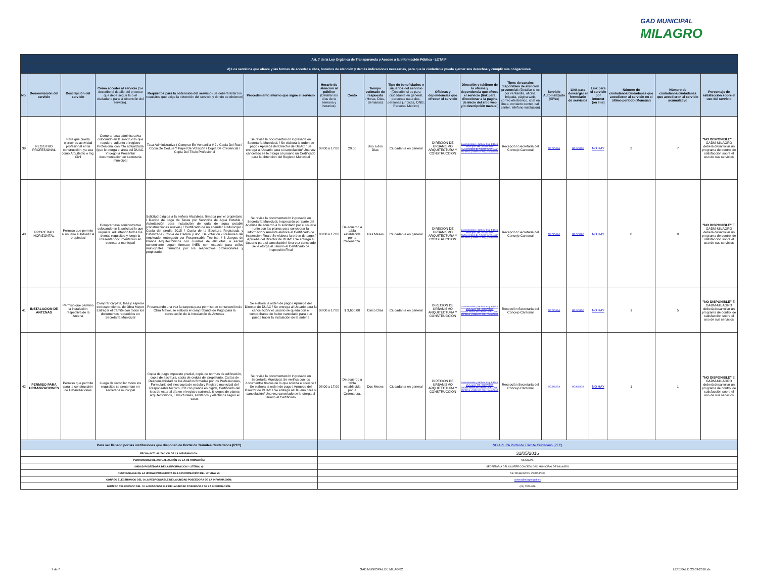GAD MUNICIPAL
MILAGRO
| Art. 7 de la Ley Orgánica de Transparencia y Acceso a la Información Pública - LOTAIP | | | | | | | | | | | | | | | | | | |
| d) Los servicios que ofrece y las formas de acceder a ellos, horarios de atención y demás indicaciones necesarias, para que la ciudadanía pueda ejercer sus derechos y cumplir sus obligaciones | | | | | | | | | | | | | | | | | | |
| No. | Denominación del servicio | Descripción del servicio | Cómo acceder al servicio (Se describe el detalle del proceso que debe seguir la o el ciudadano para la obtención del servicio). | Requisitos para la obtención del servicio (Se deberá listar los requisitos que exige la obtención del servicio y donde se obtienen) | Procedimiento interno que sigue el servicio | Horario de atención al público (Detallar los días de la semana y horarios) | Costo | Tiempo estimado de respuesta (Horas, Días, Semanas) | Tipo de beneficiarios o usuarios del servicio (Describir si es para ciudadanía en general, personas naturales, personas jurídicas, ONG, Personal Médico) | Oficinas y dependencias que ofrecen el servicio | Dirección y teléfono de la oficina y dependencia que ofrece el servicio (link para direccionar a la página de inicio del sitio web y/o descripción manual) | Tipos de canales disponibles de atención presencial: (Detallar si es por ventanilla, oficina, brigada, página web, correo electrónico, chat en línea, contacto center, call center, teléfono institución) | Servicio Automatizado (Si/No) | Link para descargar el formulario de servicios | Link para el servicio por internet (on line) | Número de ciudadanos/ciudadanas que accedieron al servicio en el último período (Mensual) | Número de ciudadanos/ciudadanas que accedieron al servicio acumulativo | Porcentaje de satisfacción sobre el uso del servicio |
| 39 | REGISTRO PROFESIONAL | Para que pueda ejercer su actividad profesional en la construcción, ya sea como Arquitecto o Ing. Civil | Comprar tasa administrativa colocando en la solicitud lo que requiere, adjunto el registro Profesional con foto actualizada (que le otorga el área del DUAC. Y luego la Presentar documentación en secretaria municipal | Tasa Administrativa ( Comprar En Ventanilla # 2 / Copia Del Ruc / Copia De Cedula Y Papel De Votación / Copia De Credencial / Copia Del Título Profesional | Se revisa la documentación ingresada en Secretaría Municipal, / Se elabora la orden de pago / Aprueba del Director de DUAC / Se entrega al Usuario para si cancelación/ Una vez cancelado se le otorga al usuario un Certificado para la obtención del Registro Municipal | 08:00 a 17:00 | 20.00 | Uno a dos Días | Ciudadanía en general | DIRECION DE URBANISMO ARQUITECTURA Y CONSTRUCCION | Juan Montalvo y Bolívar Esq. Edificio Municipal. Telf. 042970002. Subsecretaria de Tierras Direc. Juan Montalvo y Malecón esq. (Guayaquil) | Recepción Secretaría del Concejo Cantonal | NO APLICA | NO APLICA | NO HAY | 2 | 7 | "NO DISPONIBLE" El GADM-MILAGRO deberá desarrollar un programa de control de satisfacción sobre el uso de sus servicios |
| 40 | PROPIEDAD HORIZONTAL | Permiso que permite al usuario subdividir la propiedad | Comprar tasa administrativa colocando en la solicitud lo que requiere, adjuntando todos los demás requisitos y luego la Presentar documentación en secretaria municipal | Solicitud dirigida a la señora Alcaldesa, firmada por el propietario. / Recibo de pago de Tasas por Servicios de Agua Potable / Autorización para instalación de guía de agua potable (construcciones nuevas) / Certificado de no adeudar al Municipio / Copia del predio 2015 / Copia de la Escritura Registrada y Catastrada / Copia de Cédula y doc. De votación / Resumen del empleador entregado por Responsable Técnico. / 6 Juegos de Planos Arquitectónicos con cuadros de alícuotas, a escala conveniente según formato INEN con espacio para sellos municipales, firmados por los respectivos profesionales y propietario. | Se revisa la documentación ingresada en Secretaría Municipal, Inspección por parte del Analista de acuerdo a lo solicitado por el usuario junto con los planos para corroborar la información/ Analista elabora el Certificado de Inspección Final / Se elabora la orden de pago / Aprueba del Director de DUAC / Se entrega al Usuario para si cancelación/ Una vez cancelado se le otorga al usuario el Certificado de Inspección Final | 08:00 a 17:00 | De acuerdo a tabla establecida por la Ordenanza. | Tres Meses | Ciudadanía en general | DIRECION DE URBANISMO ARQUITECTURA Y CONSTRUCCION | Juan Montalvo y Bolívar Esq. Edificio Municipal. Telf. 042970002. Subsecretaria de Tierras Direc. Juan Montalvo y Malecón esq. (Guayaquil) | Recepción Secretaría del Concejo Cantonal | NO APLICA | NO APLICA | NO HAY | 0 | 0 | "NO DISPONIBLE" El GADM-MILAGRO deberá desarrollar un programa de control de satisfacción sobre el uso de sus servicios |
| 41 | INSTALACION DE ANTENAS | Permiso que permiso la instalación respectiva de la Antena | Comprar carpeta, tasa y especie correspondiente, de Obra Mayor Entregar el tramite con todos los documentos requeridos en Secretaría Municipal | Presentando una vez la carpeta para permiso de construcción de Obra Mayor, se elabora el comprobante de Pago para la cancelación de la Instalación de Antenas | Se elabora la orden de pago / Aprueba del Director de DUAC / Se entrega al Usuario para la cancelación/ el usuario se queda con el comprobante de haber cancelado para que pueda hacer la instalación de la antena | 08:00 a 17:00 | $ 3,660.00 | Cinco Días | Ciudadanía en general | DIRECION DE URBANISMO ARQUITECTURA Y CONSTRUCCION | Juan Montalvo y Bolívar Esq. Edificio Municipal. Telf. 042970002. Subsecretaria de Tierras Direc. Juan Montalvo y Malecón esq. (Guayaquil) | Recepción Secretaría del Concejo Cantonal | NO APLICA | NO APLICA | NO HAY | 1 | 5 | "NO DISPONIBLE" El GADM-MILAGRO deberá desarrollar un programa de control de satisfacción sobre el uso de sus servicios |
| 42 | PERMISO PARA URBANIZACIONES | Permiso que permite para la construcción de Urbanizaciones | Luego de recopilar todos los requisitos se presentan en secretaria municipal | Copia de pago impuesto predial, copia de normas de edificación, copia de escritura, copia de cedula del propietario, Cartas de Responsabilidad de los diseños firmadas por los Profesionales, Formulario del inec,copia de cedula y Registro municipal del Responsable técnico, CD con planos en digital, Certificado del Iess de estar al día en el registro patronal, 6 juegos de planos arquitectónicos, Estructurales, sanitarios y eléctricos según el caso. | Se revisa la documentación ingresada en Secretaría Municipal, Se verifica con los documentos físicos de lo que solicita el usuario / Se elabora la orden de pago / Aprueba del Director de DUAC / Se entrega al Usuario para si cancelación/ Una vez cancelado se le otorga al usuario el Certificado. | 08:00 a 17:00 | De acuerdo a tabla establecida por la Ordenanza. | Dos Meses | Ciudadanía en general | DIRECION DE URBANISMO ARQUITECTURA Y CONSTRUCCION | Juan Montalvo y Bolívar Esq. Edificio Municipal. Telf. 042970002. Subsecretaria de Tierras Direc. Juan Montalvo y Malecón esq. (Guayaquil) | Recepción Secretaría del Concejo Cantonal | NO APLICA | NO APLICA | NO HAY | 1 | 1 | "NO DISPONIBLE" El GADM-MILAGRO deberá desarrollar un programa de control de satisfacción sobre el uso de sus servicios |
| Para ser llenado por las instituciones que disponen de Portal de Trámites Ciudadanos (PTC) | | | | | | NO APLICA Portal de Trámite Ciudadano (PTC) | | | | | | | | | | | | |
| FECHA ACTUALIZACIÓN DE LA INFORMACIÓN: | | | | | | 31/05/2016 | | | | | | | | | | | | |
| PERIODICIDAD DE ACTUALIZACIÓN DE LA INFORMACIÓN: | | | | | | MENSUAL | | | | | | | | | | | | |
| UNIDAD POSEEDORA DE LA INFORMACION - LITERAL d): | | | | | | SECRETARÍA DEL ILUSTRE CONCEJO GAD MUNICIPAL DE MILAGRO | | | | | | | | | | | | |
| RESPONSABLE DE LA UNIDAD POSEEDORA DE LA INFORMACIÓN DEL LITERAL d): | | | | | | AB. WASHIGTON VIERA PICO | | | | | | | | | | | | |
| CORREO ELECTRÓNICO DEL O LA RESPONSABLE DE LA UNIDAD POSEEDORA DE LA INFORMACIÓN: | | | | | | wviera@milagro.gob.ec | | | | | | | | | | | | |
| NÚMERO TELEFÓNICO DEL O LA RESPONSABLE DE LA UNIDAD POSEEDORA DE LA INFORMACIÓN: | | | | | | (04) 2970-676 | | | | | | | | | | | | |
7 de 7 GAD MUNICIPAL DE MILAGRO LETERAL D 23-09-2016.xls